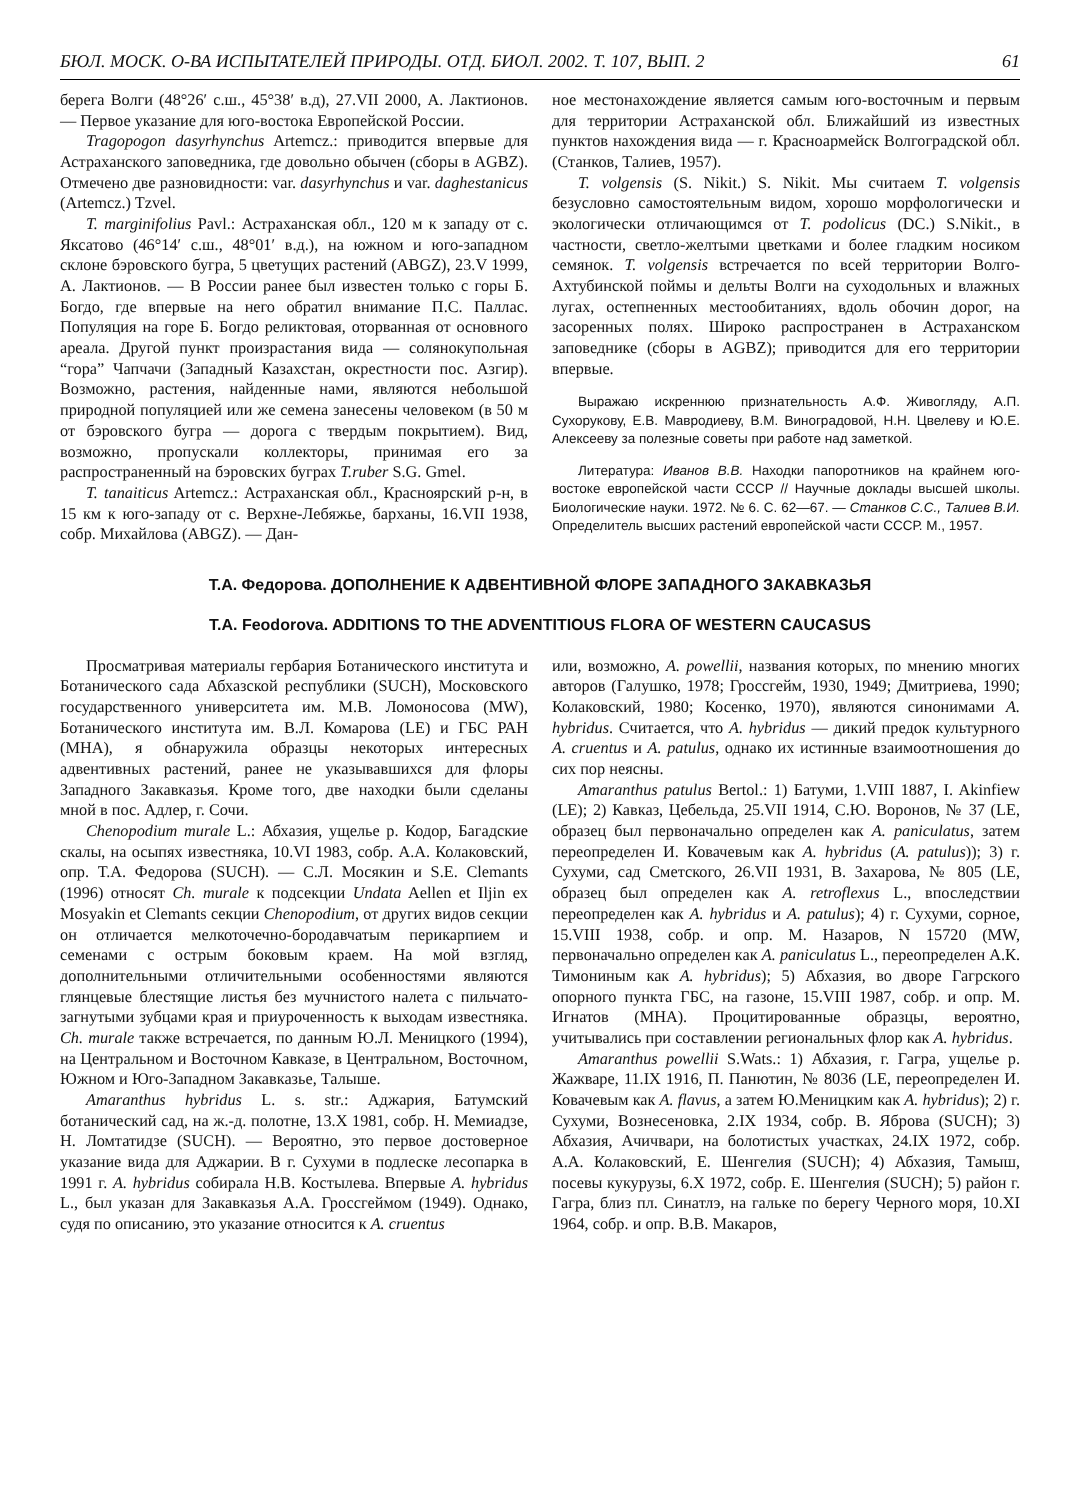БЮЛ. МОСК. О-ВА ИСПЫТАТЕЛЕЙ ПРИРОДЫ. ОТД. БИОЛ. 2002. Т. 107, ВЫП. 2 61
берега Волги (48°26′ с.ш., 45°38′ в.д), 27.VII 2000, А. Лактионов. — Первое указание для юго-востока Европейской России.
Tragopogon dasyrhynchus Artemcz.: приводится впервые для Астраханского заповедника, где довольно обычен (сборы в AGBZ). Отмечено две разновидности: var. dasyrhynchus и var. daghestanicus (Artemcz.) Tzvel.
T. marginifolius Pavl.: Астраханская обл., 120 м к западу от с. Яксатово (46°14′ с.ш., 48°01′ в.д.), на южном и юго-западном склоне бэровского бугра, 5 цветущих растений (ABGZ), 23.V 1999, А. Лактионов. — В России ранее был известен только с горы Б. Богдо, где впервые на него обратил внимание П.С. Паллас. Популяция на горе Б. Богдо реликтовая, оторванная от основного ареала. Другой пункт произрастания вида — солянокупольная “гора” Чапчачи (Западный Казахстан, окрестности пос. Азгир). Возможно, растения, найденные нами, являются небольшой природной популяцией или же семена занесены человеком (в 50 м от бэровского бугра — дорога с твердым покрытием). Вид, возможно, пропускали коллекторы, принимая его за распространенный на бэровских буграх T.ruber S.G. Gmel.
T. tanaiticus Artemcz.: Астраханская обл., Красноярский р-н, в 15 км к юго-западу от с. Верхне-Лебяжье, барханы, 16.VII 1938, собр. Михайлова (ABGZ). — Дан-
ное местонахождение является самым юго-восточным и первым для территории Астраханской обл. Ближайший из известных пунктов нахождения вида — г. Красноармейск Волгоградской обл. (Станков, Талиев, 1957).
T. volgensis (S. Nikit.) S. Nikit. Мы считаем T. volgensis безусловно самостоятельным видом, хорошо морфологически и экологически отличающимся от T. podolicus (DC.) S.Nikit., в частности, светло-желтыми цветками и более гладким носиком семянок. T. volgensis встречается по всей территории Волго-Ахтубинской поймы и дельты Волги на суходольных и влажных лугах, остепненных местообитаниях, вдоль обочин дорог, на засоренных полях. Широко распространен в Астраханском заповеднике (сборы в AGBZ); приводится для его территории впервые.
Выражаю искреннюю признательность А.Ф. Живогляду, А.П. Сухорукову, Е.В. Мавродиеву, В.М. Виноградовой, Н.Н. Цвелеву и Ю.Е. Алексееву за полезные советы при работе над заметкой.
Литература: Иванов В.В. Находки папоротников на крайнем юго-востоке европейской части СССР // Научные доклады высшей школы. Биологические науки. 1972. № 6. С. 62—67. — Станков С.С., Талиев В.И. Определитель высших растений европейской части СССР. М., 1957.
Т.А. Федорова. ДОПОЛНЕНИЕ К АДВЕНТИВНОЙ ФЛОРЕ ЗАПАДНОГО ЗАКАВКАЗЬЯ
T.A. Feodorova. ADDITIONS TO THE ADVENTITIOUS FLORA OF WESTERN CAUCASUS
Просматривая материалы гербария Ботанического института и Ботанического сада Абхазской республики (SUCH), Московского государственного университета им. М.В. Ломоносова (MW), Ботанического института им. В.Л. Комарова (LE) и ГБС РАН (МНА), я обнаружила образцы некоторых интересных адвентивных растений, ранее не указывавшихся для флоры Западного Закавказья. Кроме того, две находки были сделаны мной в пос. Адлер, г. Сочи.
Chenopodium murale L.: Абхазия, ущелье р. Кодор, Багадские скалы, на осыпях известняка, 10.VI 1983, собр. А.А. Колаковский, опр. Т.А. Федорова (SUCH). — С.Л. Мосякин и S.E. Clemants (1996) относят Ch. murale к подсекции Undata Aellen et Iljin ex Mosyakin et Clemants секции Chenopodium, от других видов секции он отличается мелкоточечно-бородавчатым перикарпием и семенами с острым боковым краем. На мой взгляд, дополнительными отличительными особенностями являются глянцевые блестящие листья без мучнистого налета с пильчато-загнутыми зубцами края и приуроченность к выходам известняка. Ch. murale также встречается, по данным Ю.Л. Меницкого (1994), на Центральном и Восточном Кавказе, в Центральном, Восточном, Южном и Юго-Западном Закавказье, Талыше.
Amaranthus hybridus L. s. str.: Аджария, Батумский ботанический сад, на ж.-д. полотне, 13.X 1981, собр. Н. Мемиадзе, Н. Ломтатидзе (SUCH). — Вероятно, это первое достоверное указание вида для Аджарии. В г. Сухуми в подлеске лесопарка в 1991 г. A. hybridus собирала Н.В. Костылева. Впервые A. hybridus L., был указан для Закавказья А.А. Гроссгеймом (1949). Однако, судя по описанию, это указание относится к A. cruentus
или, возможно, A. powellii, названия которых, по мнению многих авторов (Галушко, 1978; Гроссгейм, 1930, 1949; Дмитриева, 1990; Колаковский, 1980; Косенко, 1970), являются синонимами A. hybridus. Считается, что A. hybridus — дикий предок культурного A. cruentus и A. patulus, однако их истинные взаимоотношения до сих пор неясны.
Amaranthus patulus Bertol.: 1) Батуми, 1.VIII 1887, I. Akinfiew (LE); 2) Кавказ, Цебельда, 25.VII 1914, С.Ю. Воронов, № 37 (LE, образец был первоначально определен как A. paniculatus, затем переопределен И. Ковачевым как A. hybridus (A. patulus)); 3) г. Сухуми, сад Сметского, 26.VII 1931, В. Захарова, № 805 (LE, образец был определен как A. retroflexus L., впоследствии переопределен как A. hybridus и A. patulus); 4) г. Сухуми, сорное, 15.VIII 1938, собр. и опр. М. Назаров, N 15720 (MW, первоначально определен как A. paniculatus L., переопределен А.К. Тимониным как A. hybridus); 5) Абхазия, во дворе Гагрского опорного пункта ГБС, на газоне, 15.VIII 1987, собр. и опр. М. Игнатов (МНА). Процитированные образцы, вероятно, учитывались при составлении региональных флор как A. hybridus.
Amaranthus powellii S.Wats.: 1) Абхазия, г. Гагра, ущелье р. Жажваре, 11.IX 1916, П. Панютин, № 8036 (LE, переопределен И. Ковачевым как A. flavus, а затем Ю.Меницким как A. hybridus); 2) г. Сухуми, Вознесеновка, 2.IX 1934, собр. В. Яброва (SUCH); 3) Абхазия, Ачичвари, на болотистых участках, 24.IX 1972, собр. А.А. Колаковский, Е. Шенгелия (SUCH); 4) Абхазия, Тамыш, посевы кукурузы, 6.X 1972, собр. Е. Шенгелия (SUCH); 5) район г. Гагра, близ пл. Синатлэ, на гальке по берегу Черного моря, 10.XI 1964, собр. и опр. В.В. Макаров,